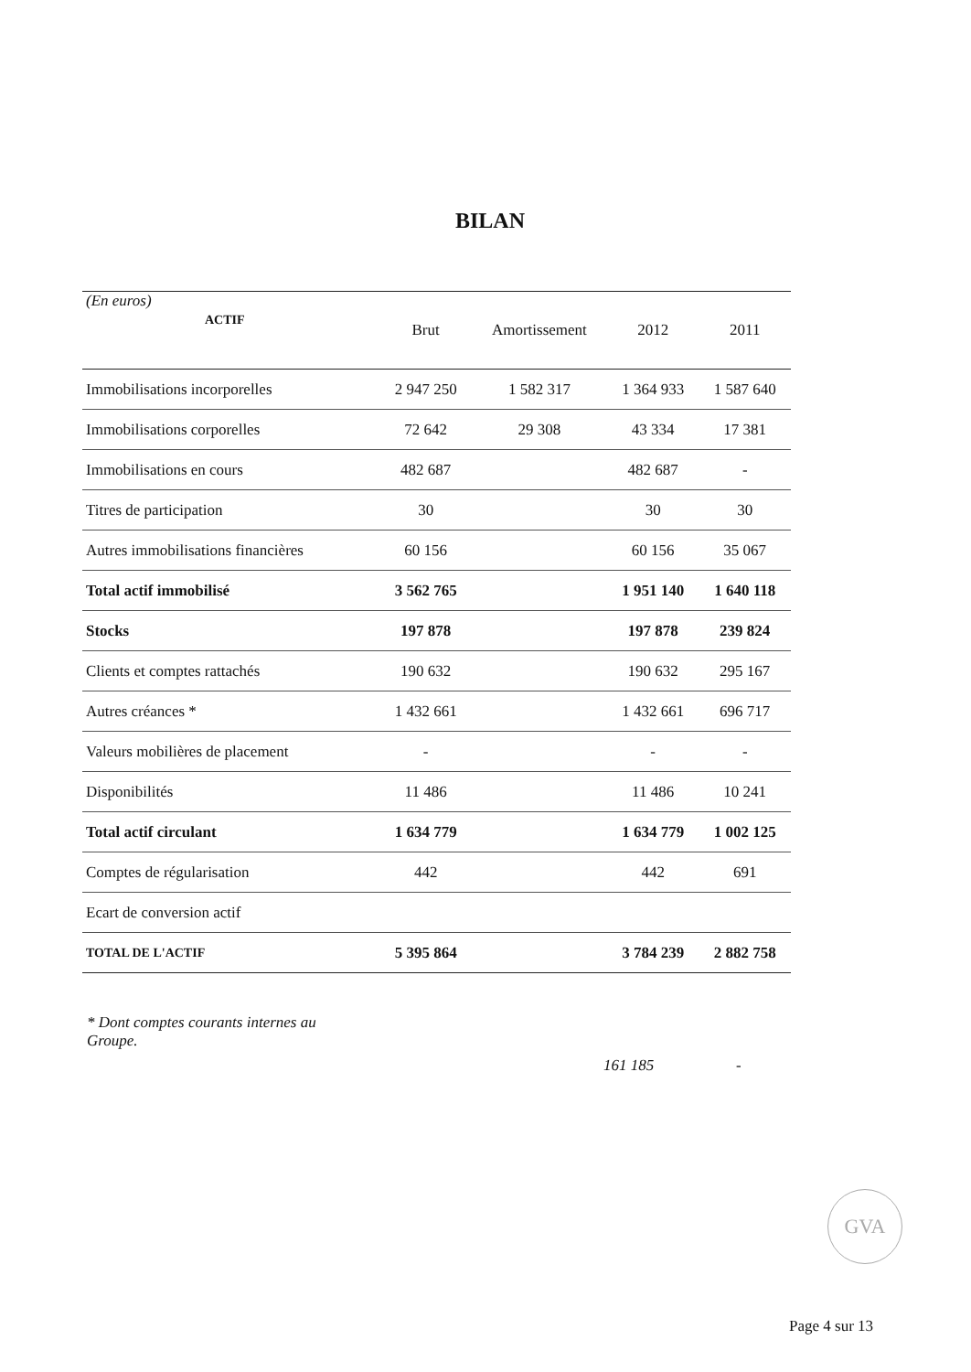BILAN
| (En euros) ACTIF | Brut | Amortissement | 2012 | 2011 |
| Immobilisations incorporelles | 2 947 250 | 1 582 317 | 1 364 933 | 1 587 640 |
| Immobilisations corporelles | 72 642 | 29 308 | 43 334 | 17 381 |
| Immobilisations en cours | 482 687 | | 482 687 | - |
| Titres de participation | 30 | | 30 | 30 |
| Autres immobilisations financières | 60 156 | | 60 156 | 35 067 |
| Total actif immobilisé | 3 562 765 | | 1 951 140 | 1 640 118 |
| Stocks | 197 878 | | 197 878 | 239 824 |
| Clients et comptes rattachés | 190 632 | | 190 632 | 295 167 |
| Autres créances * | 1 432 661 | | 1 432 661 | 696 717 |
| Valeurs mobilières de placement | - | | - | - |
| Disponibilités | 11 486 | | 11 486 | 10 241 |
| Total actif circulant | 1 634 779 | | 1 634 779 | 1 002 125 |
| Comptes de régularisation | 442 | | 442 | 691 |
| Ecart de conversion actif | | | | |
| TOTAL DE L'ACTIF | 5 395 864 | | 3 784 239 | 2 882 758 |
* Dont comptes courants internes au Groupe.
161 185 -
GVA
Page 4 sur 13